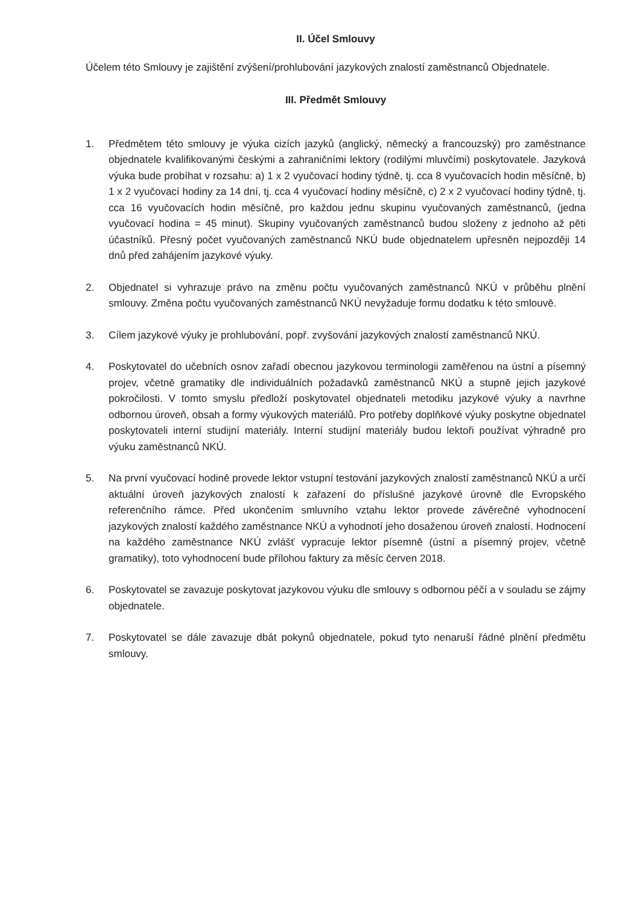II. Účel Smlouvy
Účelem této Smlouvy je zajištění zvýšení/prohlubování jazykových znalostí zaměstnanců Objednatele.
III. Předmět Smlouvy
1. Předmětem této smlouvy je výuka cizích jazyků (anglický, německý a francouzský) pro zaměstnance objednatele kvalifikovanými českými a zahraničními lektory (rodilými mluvčími) poskytovatele. Jazyková výuka bude probíhat v rozsahu: a) 1 x 2 vyučovací hodiny týdně, tj. cca 8 vyučovacích hodin měsíčně, b) 1 x 2 vyučovací hodiny za 14 dní, tj. cca 4 vyučovací hodiny měsíčně, c) 2 x 2 vyučovací hodiny týdně, tj. cca 16 vyučovacích hodin měsíčně, pro každou jednu skupinu vyučovaných zaměstnanců, (jedna vyučovací hodina = 45 minut). Skupiny vyučovaných zaměstnanců budou složeny z jednoho až pěti účastníků. Přesný počet vyučovaných zaměstnanců NKÚ bude objednatelem upřesněn nejpozději 14 dnů před zahájením jazykové výuky.
2. Objednatel si vyhrazuje právo na změnu počtu vyučovaných zaměstnanců NKÚ v průběhu plnění smlouvy. Změna počtu vyučovaných zaměstnanců NKÚ nevyžaduje formu dodatku k této smlouvě.
3. Cílem jazykové výuky je prohlubování, popř. zvyšování jazykových znalostí zaměstnanců NKÚ.
4. Poskytovatel do učebních osnov zařadí obecnou jazykovou terminologii zaměřenou na ústní a písemný projev, včetně gramatiky dle individuálních požadavků zaměstnanců NKÚ a stupně jejich jazykové pokročilosti. V tomto smyslu předloží poskytovatel objednateli metodiku jazykové výuky a navrhne odbornou úroveň, obsah a formy výukových materiálů. Pro potřeby doplňkové výuky poskytne objednatel poskytovateli interní studijní materiály. Interní studijní materiály budou lektoři používat výhradně pro výuku zaměstnanců NKÚ.
5. Na první vyučovací hodině provede lektor vstupní testování jazykových znalostí zaměstnanců NKÚ a určí aktuální úroveň jazykových znalostí k zařazení do příslušné jazykové úrovně dle Evropského referenčního rámce. Před ukončením smluvního vztahu lektor provede závěrečné vyhodnocení jazykových znalostí každého zaměstnance NKÚ a vyhodnotí jeho dosaženou úroveň znalostí. Hodnocení na každého zaměstnance NKÚ zvlášť vypracuje lektor písemně (ústní a písemný projev, včetně gramatiky), toto vyhodnocení bude přílohou faktury za měsíc červen 2018.
6. Poskytovatel se zavazuje poskytovat jazykovou výuku dle smlouvy s odbornou péčí a v souladu se zájmy objednatele.
7. Poskytovatel se dále zavazuje dbát pokynů objednatele, pokud tyto nenaruší řádné plnění předmětu smlouvy.